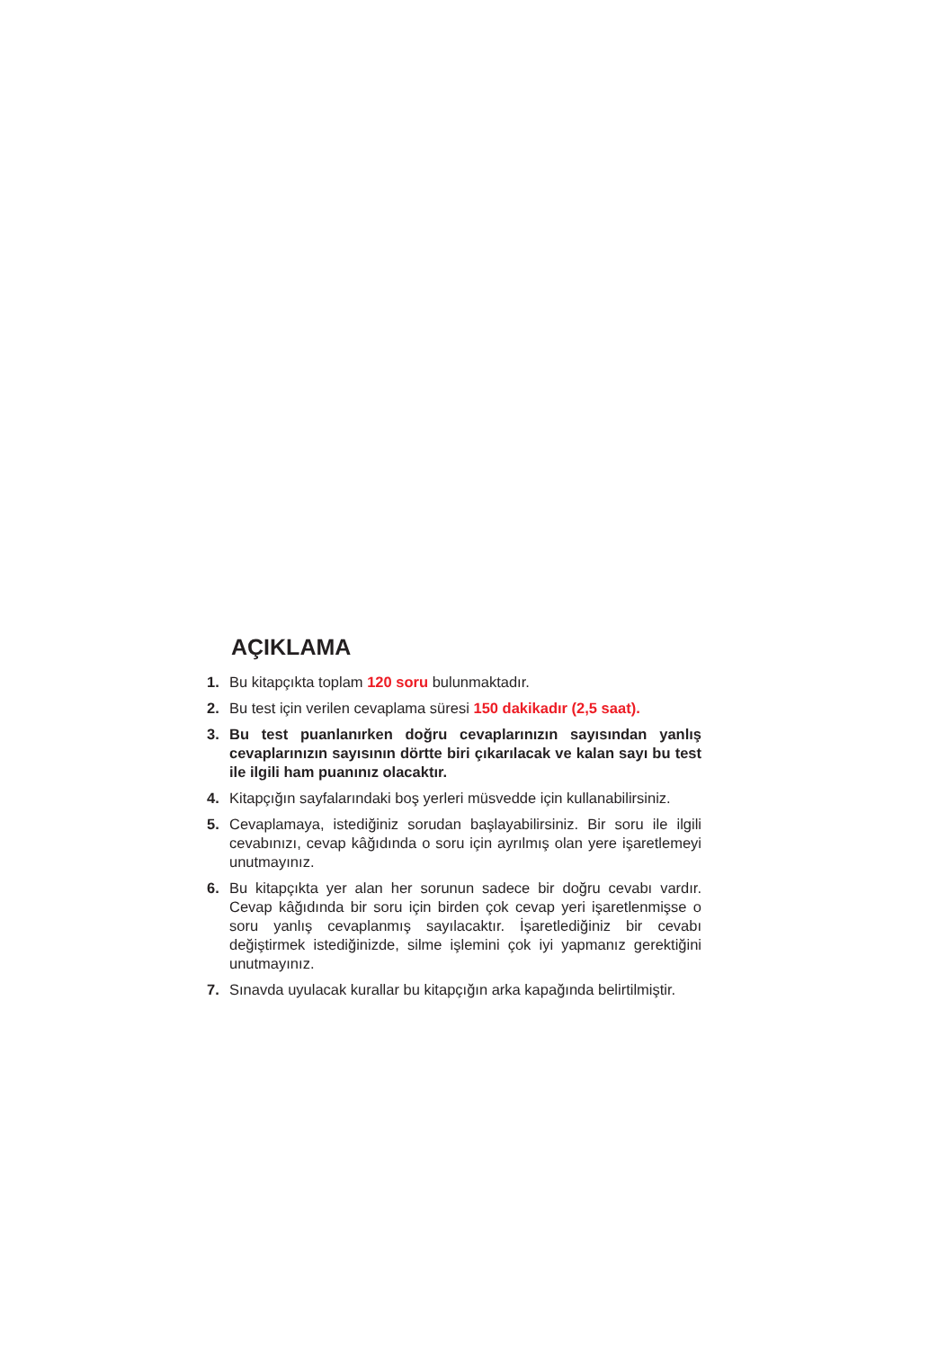AÇIKLAMA
1. Bu kitapçıkta toplam 120 soru bulunmaktadır.
2. Bu test için verilen cevaplama süresi 150 dakikadır (2,5 saat).
3. Bu test puanlanırken doğru cevaplarınızın sayısından yanlış cevaplarınızın sayısının dörtte biri çıkarılacak ve kalan sayı bu test ile ilgili ham puanınız olacaktır.
4. Kitapçığın sayfalarındaki boş yerleri müsvedde için kullanabilirsiniz.
5. Cevaplamaya, istediğiniz sorudan başlayabilirsiniz. Bir soru ile ilgili cevabınızı, cevap kâğıdında o soru için ayrılmış olan yere işaretlemeyi unutmayınız.
6. Bu kitapçıkta yer alan her sorunun sadece bir doğru cevabı vardır. Cevap kâğıdında bir soru için birden çok cevap yeri işaretlenmişse o soru yanlış cevaplanmış sayılacaktır. İşaretlediğiniz bir cevabı değiştirmek istediğinizde, silme işlemini çok iyi yapmanız gerektiğini unutmayınız.
7. Sınavda uyulacak kurallar bu kitapçığın arka kapağında belirtilmiştir.